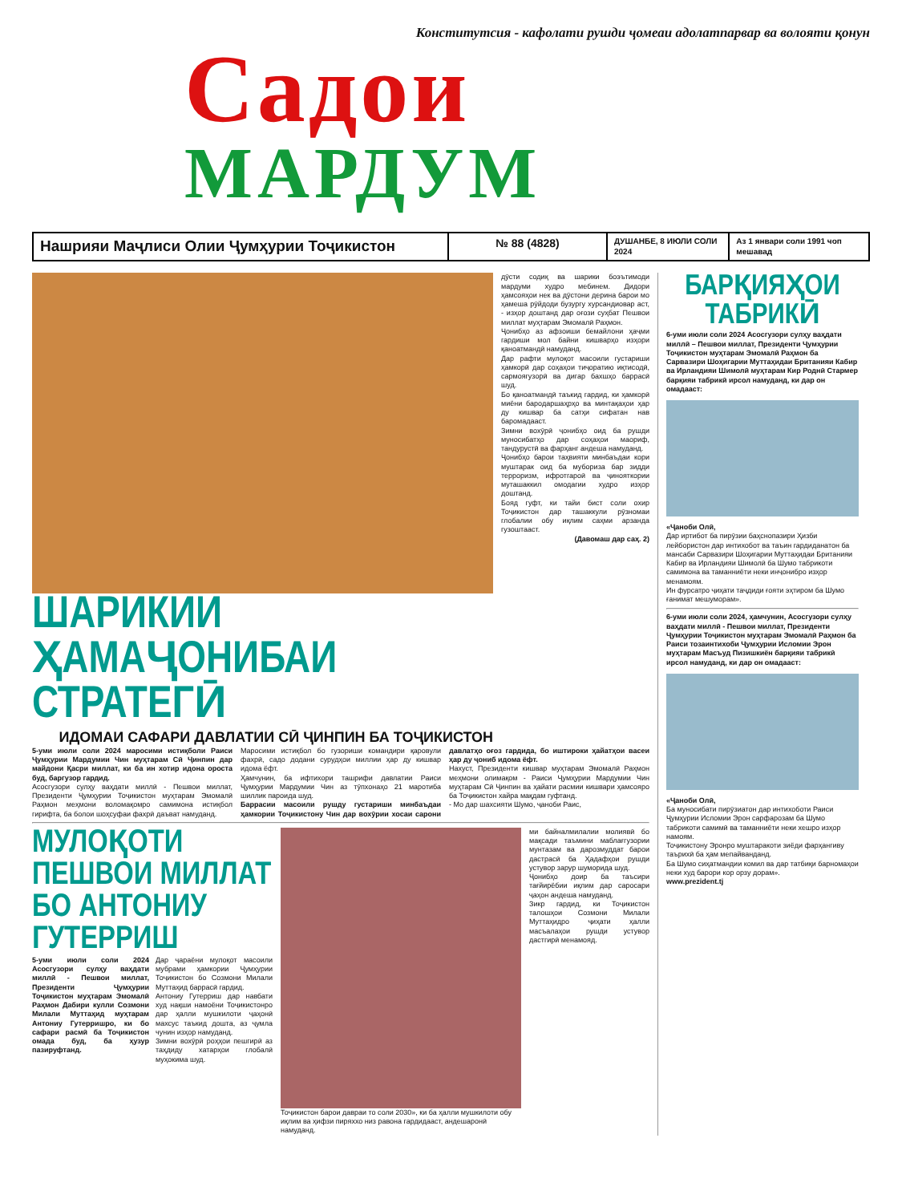Конститутсия - кафолати рушди ҷомеаи адолатпарвар ва волояти қонун
Садои
МАРДУМ
Нашрияи Маҷлиси Олии Ҷумҳурии Тоҷикистон
№ 88 (4828)
ДУШАНБЕ, 8 ИЮЛИ СОЛИ 2024 Аз 1 январи соли 1991 чоп мешавад
ШАРИКИИ ҲАМАҶОНИБАИ СТРАТЕГӢ
ИДОМАИ САФАРИ ДАВЛАТИИ СӢ ҶИНПИН БА ТОҶИКИСТОН
дӯсти содиқ ва шарики боэътимоди мардуми худро мебинем. Дидори ҳамсояҳои нек ва дӯстони дерина барои мо ҳамеша рӯйдоди бузургу хурсандиовар аст, - изҳор доштанд дар оғози суҳбат Пешвои миллат муҳтарам Эмомалӣ Раҳмон.
Ҷонибҳо аз афзоиши бемайлони ҳаҷми гардиши мол байни кишварҳо изҳори қаноатмандӣ намуданд.
Дар рафти мулоқот масоили густариши ҳамкорӣ дар соҳаҳои тиҷоратию иқтисодӣ, сармоягузорӣ ва дигар бахшҳо баррасӣ шуд.
Бо қаноатмандӣ таъкид гардид, ки ҳамкорӣ миёни бародаршаҳрҳо ва минтақаҳои ҳар ду кишвар ба сатҳи сифатан нав баромадааст.
Зимни вохӯрӣ ҷонибҳо оид ба рушди муносибатҳо дар соҳаҳои маориф, тандурустӣ ва фарҳанг андеша намуданд.
Ҷонибҳо барои таҳвияти минбаъдаи кори муштарак оид ба мубориза бар зидди терроризм, ифротгароӣ ва ҷинояткории муташаккил омодагии худро изҳор доштанд.
Бояд гуфт, ки тайи бист соли охир Тоҷикистон дар ташаккули рӯзномаи глобалии обу иқлим саҳми арзанда гузоштааст.
(Давомаш дар саҳ. 2)
5-уми июли соли 2024 маросими истиқболи Раиси Ҷумҳурии Мардумии Чин муҳтарам Сӣ Ҷинпин дар майдони Қасри миллат, ки ба ин хотир идона ороста буд, баргузор гардид.
Асосгузори сулҳу ваҳдати миллӣ - Пешвои миллат, Президенти Ҷумҳурии Тоҷикистон муҳтарам Эмомалӣ Раҳмон меҳмони воломақомро самимона истиқбол гирифта, ба болои шоҳсуфаи фахрӣ даъват намуданд.
Маросими истиқбол бо гузориши командири қаровули фахрӣ, садо додани сурудҳои миллии ҳар ду кишвар идома ёфт.
Ҳамчунин, ба ифтихори ташрифи давлатии Раиси Ҷумҳурии Мардумии Чин аз тӯпхонаҳо 21 маротиба шиллик пароида шуд.
Баррасии масоили рушду густариши минбаъдаи ҳамкории Тоҷикистону Чин дар вохӯрии хосаи сарони давлатҳо оғоз гардида, бо иштироки ҳайатҳои васеи ҳар ду ҷониб идома ёфт.
Нахуст, Президенти кишвар муҳтарам Эмомалӣ Раҳмон меҳмони олимақом - Раиси Ҷумҳурии Мардумии Чин муҳтарам Сӣ Ҷинпин ва ҳайати расмии кишвари ҳамсояро ба Тоҷикистон хайра мақдам гуфтанд.
- Мо дар шахсияти Шумо, ҷаноби Раис,
МУЛОҚОТИ ПЕШВОИ МИЛЛАТ БО АНТОНИУ ГУТЕРРИШ
5-уми июли соли 2024 Асосгузори сулҳу ваҳдати миллӣ - Пешвои миллат, Президенти Ҷумҳурии Тоҷикистон муҳтарам Эмомалӣ Раҳмон Дабири кулли Созмони Милали Муттаҳид муҳтарам Антониу Гутерришро, ки бо сафари расмӣ ба Тоҷикистон омада буд, ба ҳузур пазируфтанд.
Дар ҷараёни мулоқот масоили мубрами ҳамкории Ҷумҳурии Тоҷикистон бо Созмони Милали Муттаҳид баррасӣ гардид.
Антониу Гутерриш дар навбати худ нақши намоёни Тоҷикистонро дар ҳалли мушкилоти ҷаҳонӣ махсус таъкид дошта, аз ҷумла чунин изҳор намуданд.
Зимни вохӯрӣ роҳҳои пешгирӣ аз таҳдиду хатарҳои глобалӣ муҳокима шуд.
Тоҷикистон барои давраи то соли 2030», ки ба ҳалли мушкилоти обу иқлим ва ҳифзи пиряххо низ равона гардидааст, андешаронӣ намуданд.
ми байналмилалии молиявӣ бо мақсади таъмини маблағгузории мунтазам ва дарозмуддат барои дастрасӣ ба Ҳадафҳои рушди устувор зарур шуморида шуд.
Ҷонибҳо доир ба таъсири тағйирёбии иқлим дар саросари ҷаҳон андеша намуданд.
Зикр гардид, ки Тоҷикистон талошҳои Созмони Милали Муттаҳидро ҷиҳати ҳалли масъалаҳои рушди устувор дастгирӣ менамояд.
БАРҚИЯҲОИ ТАБРИКӢ
6-уми июли соли 2024 Асосгузори сулҳу ваҳдати миллӣ – Пешвои миллат, Президенти Ҷумҳурии Тоҷикистон муҳтарам Эмомалӣ Раҳмон ба Сарвазири Шоҳигарии Муттаҳидаи Британияи Кабир ва Ирландияи Шимолӣ муҳтарам Кир Роднӣ Стармер барқияи табрикӣ ирсол намуданд, ки дар он омадааст:
«Ҷаноби Олӣ,
Дар иртибот ба пирӯзии баҳснопазири Ҳизби лейбористон дар интихобот ва таъин гардиданатон ба мансаби Сарвазири Шоҳигарии Муттаҳидаи Британияи Кабир ва Ирландияи Шимолӣ ба Шумо табрикоти самимона ва таманниёти неки инҷонибро изҳор менамоям.
Ин фурсатро ҷиҳати таҷдиди ғояти эҳтиром ба Шумо ғанимат мешуморам».
6-уми июли соли 2024, ҳамчунин, Асосгузори сулҳу ваҳдати миллӣ - Пешвои миллат, Президенти Ҷумҳурии Тоҷикистон муҳтарам Эмомалӣ Раҳмон ба Раиси тозаинтихоби Ҷумҳурии Исломии Эрон муҳтарам Масъуд Пизишкиён барқияи табрикӣ ирсол намуданд, ки дар он омадааст:
«Ҷаноби Олӣ,
Ба муносибати пирӯзиатон дар интихоботи Раиси Ҷумҳурии Исломии Эрон сарфарозам ба Шумо табрикоти самимӣ ва таманниёти неки хешро изҳор намоям.
Тоҷикистону Эронро муштаракоти зиёди фарҳангиву таърихӣ ба ҳам мепайванданд.
Ба Шумо сиҳатмандии комил ва дар татбиқи барномаҳои неки худ барори кор орзу дорам».
www.prezident.tj